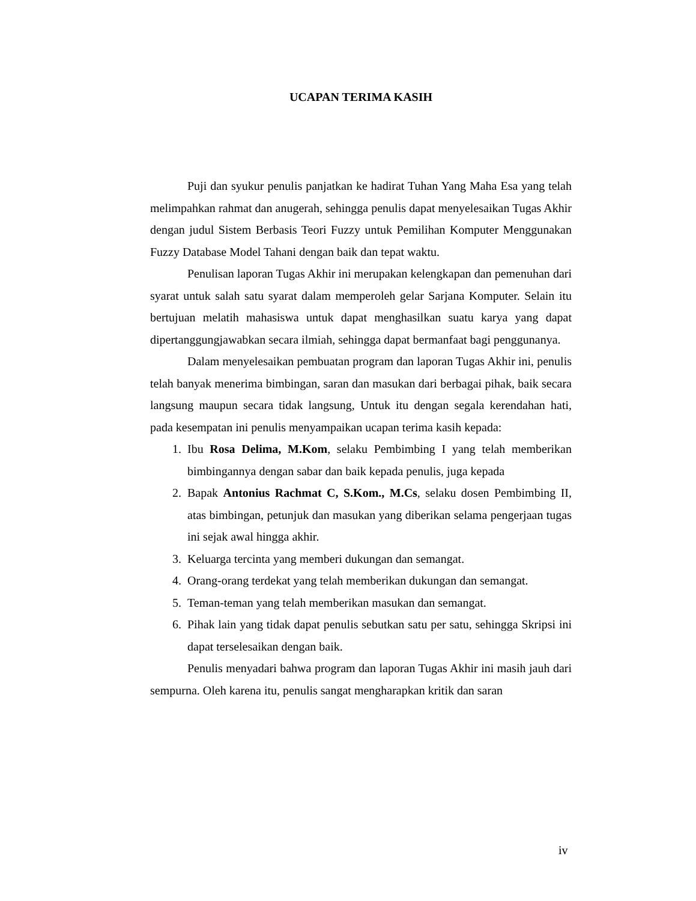UCAPAN TERIMA KASIH
Puji dan syukur penulis panjatkan ke hadirat Tuhan Yang Maha Esa yang telah melimpahkan rahmat dan anugerah, sehingga penulis dapat menyelesaikan Tugas Akhir dengan judul Sistem Berbasis Teori Fuzzy untuk Pemilihan Komputer Menggunakan Fuzzy Database Model Tahani dengan baik dan tepat waktu.
Penulisan laporan Tugas Akhir ini merupakan kelengkapan dan pemenuhan dari syarat untuk salah satu syarat dalam memperoleh gelar Sarjana Komputer. Selain itu bertujuan melatih mahasiswa untuk dapat menghasilkan suatu karya yang dapat dipertanggungjawabkan secara ilmiah, sehingga dapat bermanfaat bagi penggunanya.
Dalam menyelesaikan pembuatan program dan laporan Tugas Akhir ini, penulis telah banyak menerima bimbingan, saran dan masukan dari berbagai pihak, baik secara langsung maupun secara tidak langsung, Untuk itu dengan segala kerendahan hati, pada kesempatan ini penulis menyampaikan ucapan terima kasih kepada:
1. Ibu Rosa Delima, M.Kom, selaku Pembimbing I yang telah memberikan bimbingannya dengan sabar dan baik kepada penulis, juga kepada
2. Bapak Antonius Rachmat C, S.Kom., M.Cs, selaku dosen Pembimbing II, atas bimbingan, petunjuk dan masukan yang diberikan selama pengerjaan tugas ini sejak awal hingga akhir.
3. Keluarga tercinta yang memberi dukungan dan semangat.
4. Orang-orang terdekat yang telah memberikan dukungan dan semangat.
5. Teman-teman yang telah memberikan masukan dan semangat.
6. Pihak lain yang tidak dapat penulis sebutkan satu per satu, sehingga Skripsi ini dapat terselesaikan dengan baik.
Penulis menyadari bahwa program dan laporan Tugas Akhir ini masih jauh dari sempurna. Oleh karena itu, penulis sangat mengharapkan kritik dan saran
iv